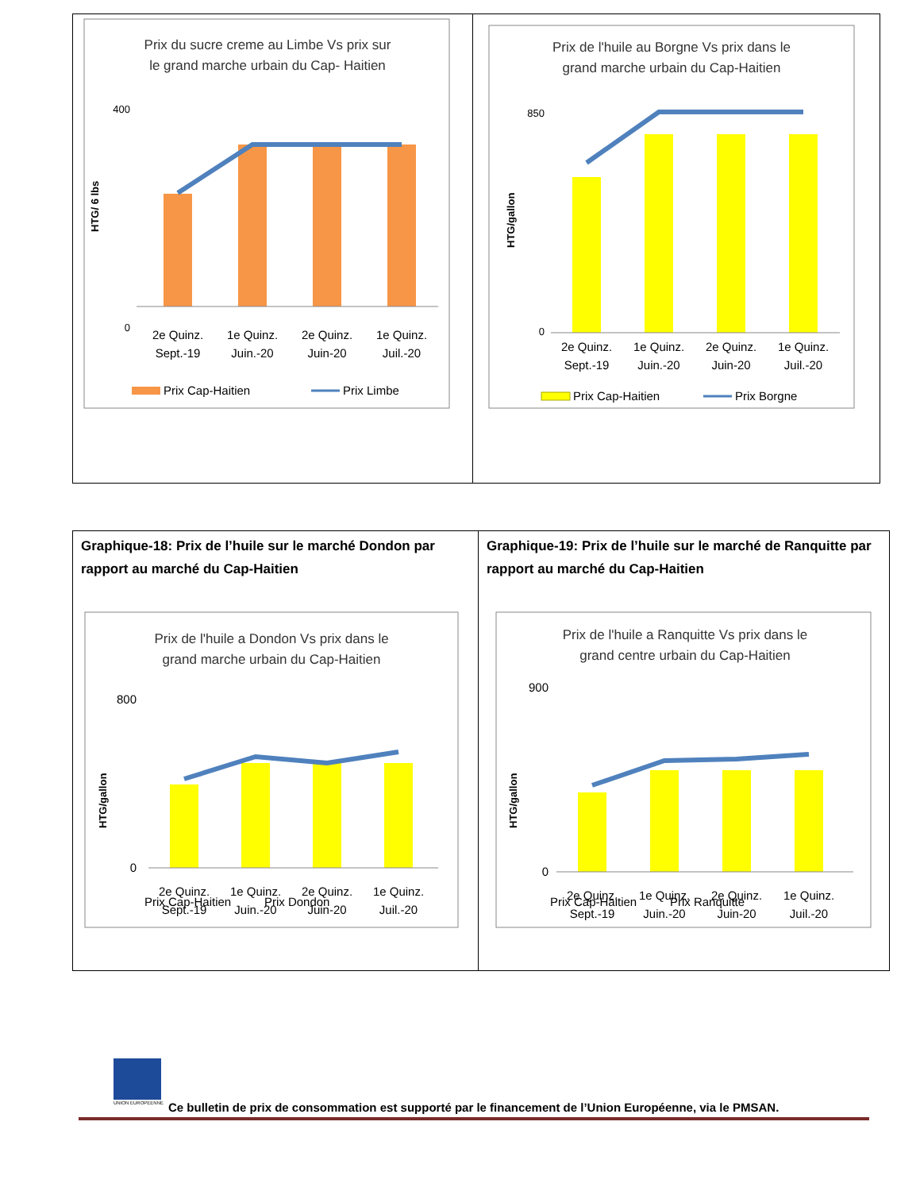Prix du sucre creme au Limbe Vs prix sur
le grand marche urbain du Cap- Haitien
HTG/ 6 lbs
400
0
2e Quinz.
Sept.-19
1e Quinz.
Juin.-20
2e Quinz.
Juin-20
1e Quinz.
Juil.-20
Prix Cap-Haitien
Prix Limbe
Prix de l'huile au Borgne Vs prix dans le
grand marche urbain du Cap-Haitien
HTG/gallon
850
0
2e Quinz.
Sept.-19
1e Quinz.
Juin.-20
2e Quinz.
Juin-20
1e Quinz.
Juil.-20
Prix Cap-Haitien
Prix Borgne
Graphique-18: Prix de l’huile sur le marché Dondon par rapport au marché du Cap-Haitien
Prix de l'huile a Dondon Vs prix dans le
grand marche urbain du Cap-Haitien
HTG/gallon
800
0
2e Quinz.
Sept.-19
1e Quinz.
Juin.-20
2e Quinz.
Juin-20
1e Quinz.
Juil.-20
Prix Cap-Haitien Prix Dondon
Graphique-19: Prix de l’huile sur le marché de Ranquitte par rapport au marché du Cap-Haitien
Prix de l'huile a Ranquitte Vs prix dans le
grand centre urbain du Cap-Haitien
HTG/gallon
900
0
2e Quinz.
Sept.-19
1e Quinz.
Juin.-20
2e Quinz.
Juin-20
1e Quinz.
Juil.-20
Prix Cap-Haitien Prix Ranquitte
UNION EUROPEENNE Ce bulletin de prix de consommation est supporté par le financement de l’Union Européenne, via le PMSAN.